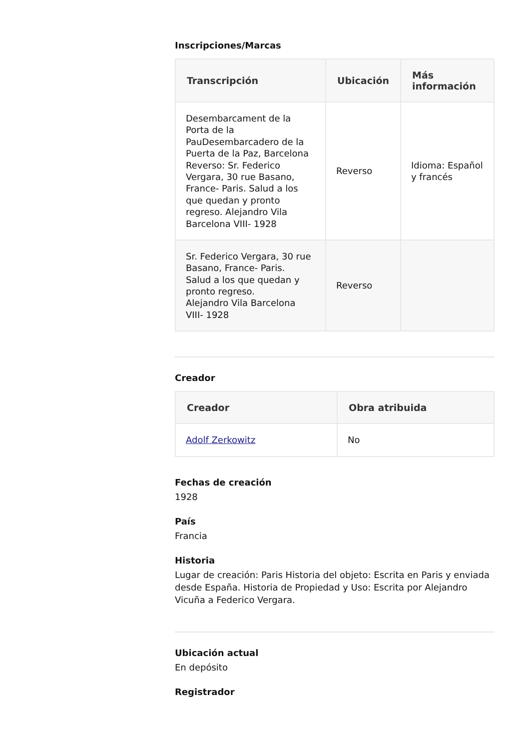Inscripciones/Marcas
| Transcripción | Ubicación | Más información |
| --- | --- | --- |
| Desembarcament de la Porta de la PauDesembarcadero de la Puerta de la Paz, Barcelona Reverso: Sr. Federico Vergara, 30 rue Basano, France- Paris. Salud a los que quedan y pronto regreso. Alejandro Vila Barcelona VIII- 1928 | Reverso | Idioma: Español y francés |
| Sr. Federico Vergara, 30 rue Basano, France- Paris. Salud a los que quedan y pronto regreso. Alejandro Vila Barcelona VIII- 1928 | Reverso | |
Creador
| Creador | Obra atribuida |
| --- | --- |
| Adolf Zerkowitz | No |
Fechas de creación
1928
País
Francia
Historia
Lugar de creación: Paris Historia del objeto: Escrita en Paris y enviada desde España. Historia de Propiedad y Uso: Escrita por Alejandro Vicuña a Federico Vergara.
Ubicación actual
En depósito
Registrador